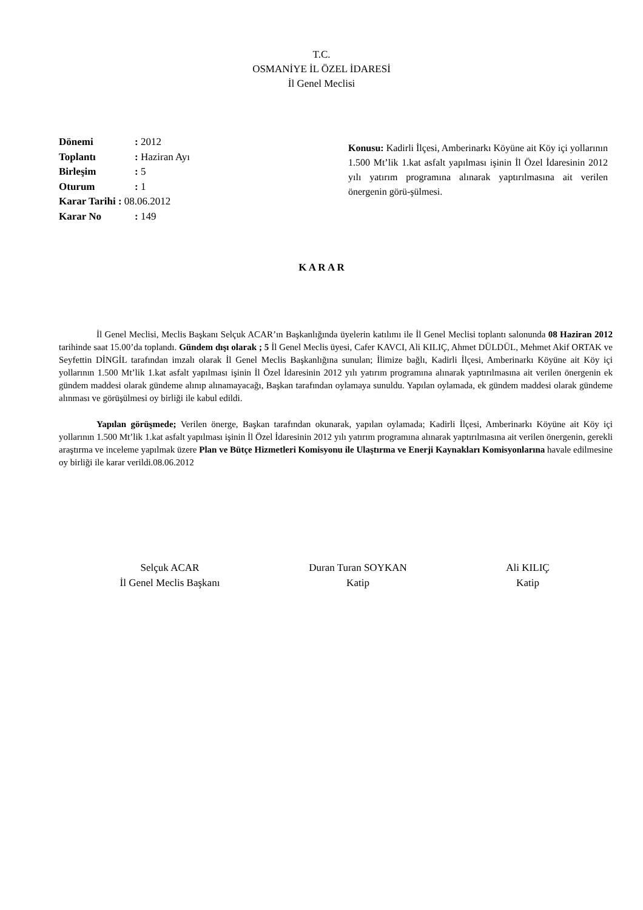T.C.
OSMANİYE İL ÖZEL İDARESİ
İl Genel Meclisi
Dönemi: 2012
Toplantı: Haziran Ayı
Birleşim: 5
Oturum: 1
Karar Tarihi : 08.06.2012
Karar No: 149
Konusu: Kadirli İlçesi, Amberinarkı Köyüne ait Köy içi yollarının 1.500 Mt’lik 1.kat asfalt yapılması işinin İl Özel İdaresinin 2012 yılı yatırım programına alınarak yaptırılmasına ait verilen önergenin görü-şülmesi.
K A R A R
İl Genel Meclisi, Meclis Başkanı Selçuk ACAR’ın Başkanlığında üyelerin katılımı ile İl Genel Meclisi toplantı salonunda 08 Haziran 2012 tarihinde saat 15.00’da toplandı. Gündem dışı olarak ; 5 İl Genel Meclis üyesi, Cafer KAVCI, Ali KILIÇ, Ahmet DÜLDÜL, Mehmet Akif ORTAK ve Seyfettin DİNGİL tarafından imzalı olarak İl Genel Meclis Başkanlığına sunulan; İlimize bağlı, Kadirli İlçesi, Amberinarkı Köyüne ait Köy içi yollarının 1.500 Mt’lik 1.kat asfalt yapılması işinin İl Özel İdaresinin 2012 yılı yatırım programına alınarak yaptırılmasına ait verilen önergenin ek gündem maddesi olarak gündeme alınıp alınamayacağı, Başkan tarafından oylamaya sunuldu. Yapılan oylamada, ek gündem maddesi olarak gündeme alınması ve görüşülmesi oy birliği ile kabul edildi.
Yapılan görüşmede; Verilen önerge, Başkan tarafından okunarak, yapılan oylamada; Kadirli İlçesi, Amberinarkı Köyüne ait Köy içi yollarının 1.500 Mt’lik 1.kat asfalt yapılması işinin İl Özel İdaresinin 2012 yılı yatırım programına alınarak yaptırılmasına ait verilen önergenin, gerekli araştırma ve inceleme yapılmak üzere Plan ve Bütçe Hizmetleri Komisyonu ile Ulaştırma ve Enerji Kaynakları Komisyonlarına havale edilmesine oy birliği ile karar verildi.08.06.2012
Selçuk ACAR
İl Genel Meclis Başkanı
Duran Turan SOYKAN
Katip
Ali KILIÇ
Katip